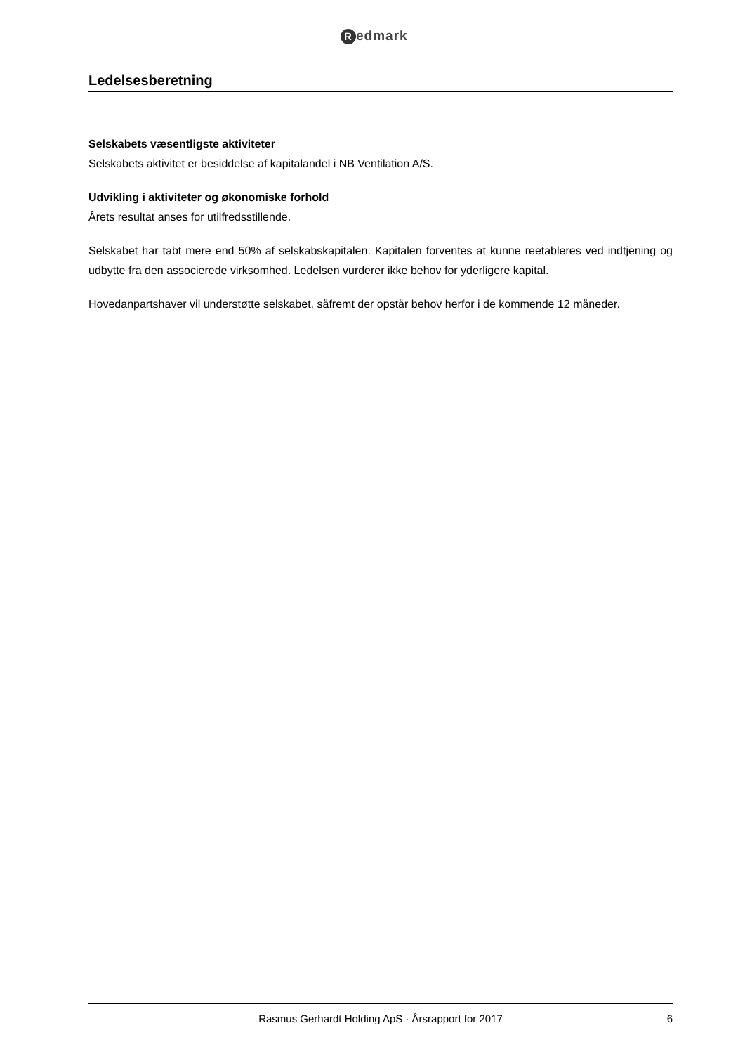Redmark
Ledelsesberetning
Selskabets væsentligste aktiviteter
Selskabets aktivitet er besiddelse af kapitalandel i NB Ventilation A/S.
Udvikling i aktiviteter og økonomiske forhold
Årets resultat anses for utilfredsstillende.
Selskabet har tabt mere end 50% af selskabskapitalen. Kapitalen forventes at kunne reetableres ved indtjening og udbytte fra den associerede virksomhed. Ledelsen vurderer ikke behov for yderligere kapital.
Hovedanpartshaver vil understøtte selskabet, såfremt der opstår behov herfor i de kommende 12 måneder.
Rasmus Gerhardt Holding ApS · Årsrapport for 2017 6